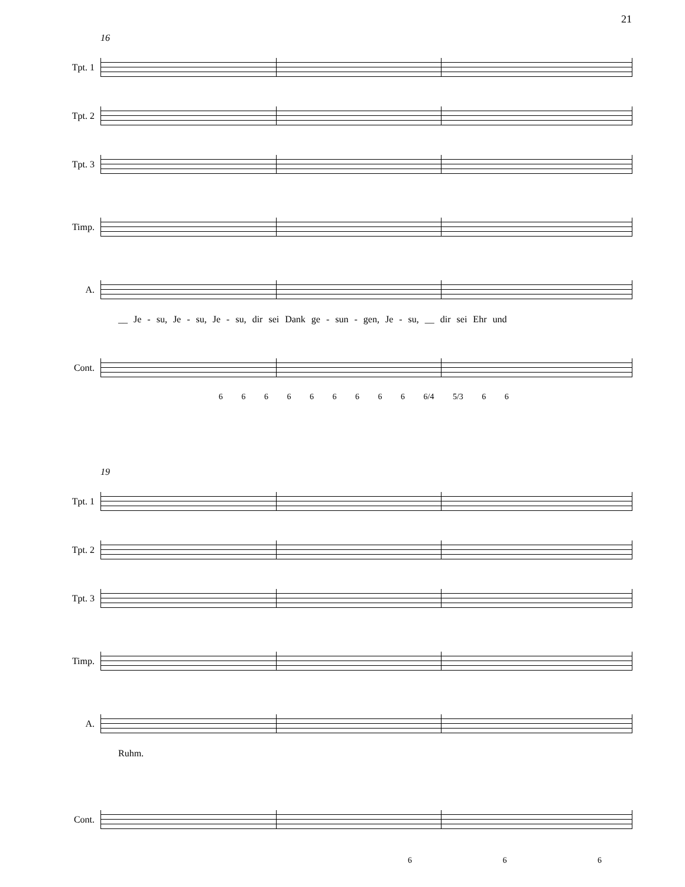21
16
Tpt. 1
Tpt. 2
Tpt. 3
Timp.
A.
__ Je - su, Je - su, Je - su, dir sei Dank ge - sun - gen, Je - su, __ dir sei Ehr und
Cont.
6 6 6 6 6 6 6 6 6 6/4 5/3 6 6
19
Tpt. 1
Tpt. 2
Tpt. 3
Timp.
A.
Ruhm.
Cont.
6 6 6